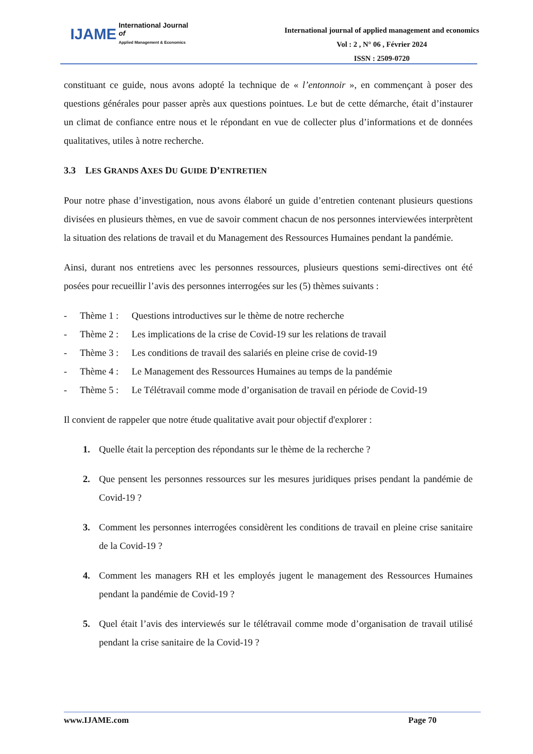IJAME International Journal
of
Applied Management & Economics
International journal of applied management and economics
Vol : 2 , N° 06 , Février 2024
ISSN : 2509-0720
constituant ce guide, nous avons adopté la technique de « l’entonnoir », en commençant à poser des questions générales pour passer après aux questions pointues. Le but de cette démarche, était d’instaurer un climat de confiance entre nous et le répondant en vue de collecter plus d’informations et de données qualitatives, utiles à notre recherche.
3.3 LES GRANDS AXES DU GUIDE D’ENTRETIEN
Pour notre phase d’investigation, nous avons élaboré un guide d’entretien contenant plusieurs questions divisées en plusieurs thèmes, en vue de savoir comment chacun de nos personnes interviewées interprètent la situation des relations de travail et du Management des Ressources Humaines pendant la pandémie.
Ainsi, durant nos entretiens avec les personnes ressources, plusieurs questions semi-directives ont été posées pour recueillir l’avis des personnes interrogées sur les (5) thèmes suivants :
- Thème 1 : Questions introductives sur le thème de notre recherche
- Thème 2 : Les implications de la crise de Covid-19 sur les relations de travail
- Thème 3 : Les conditions de travail des salariés en pleine crise de covid-19
- Thème 4 : Le Management des Ressources Humaines au temps de la pandémie
- Thème 5 : Le Télétravail comme mode d’organisation de travail en période de Covid-19
Il convient de rappeler que notre étude qualitative avait pour objectif d'explorer :
1. Quelle était la perception des répondants sur le thème de la recherche ?
2. Que pensent les personnes ressources sur les mesures juridiques prises pendant la pandémie de Covid-19 ?
3. Comment les personnes interrogées considèrent les conditions de travail en pleine crise sanitaire de la Covid-19 ?
4. Comment les managers RH et les employés jugent le management des Ressources Humaines pendant la pandémie de Covid-19 ?
5. Quel était l’avis des interviewés sur le télétravail comme mode d’organisation de travail utilisé pendant la crise sanitaire de la Covid-19 ?
www.IJAME.com Page 70